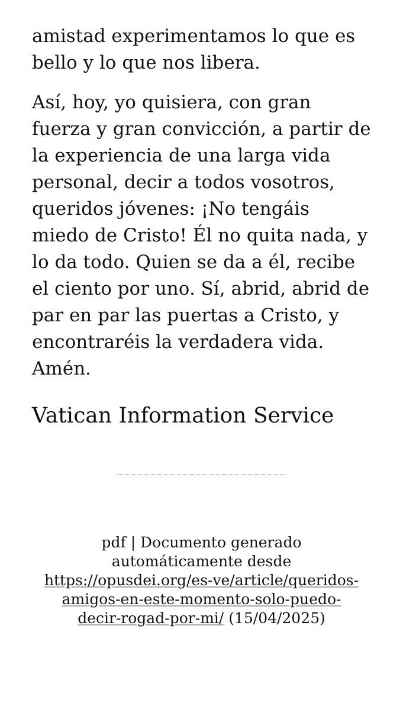amistad experimentamos lo que es bello y lo que nos libera.
Así, hoy, yo quisiera, con gran fuerza y gran convicción, a partir de la experiencia de una larga vida personal, decir a todos vosotros, queridos jóvenes: ¡No tengáis miedo de Cristo! Él no quita nada, y lo da todo. Quien se da a él, recibe el ciento por uno. Sí, abrid, abrid de par en par las puertas a Cristo, y encontraréis la verdadera vida. Amén.
Vatican Information Service
pdf | Documento generado automáticamente desde https://opusdei.org/es-ve/article/queridos-amigos-en-este-momento-solo-puedo-decir-rogad-por-mi/ (15/04/2025)